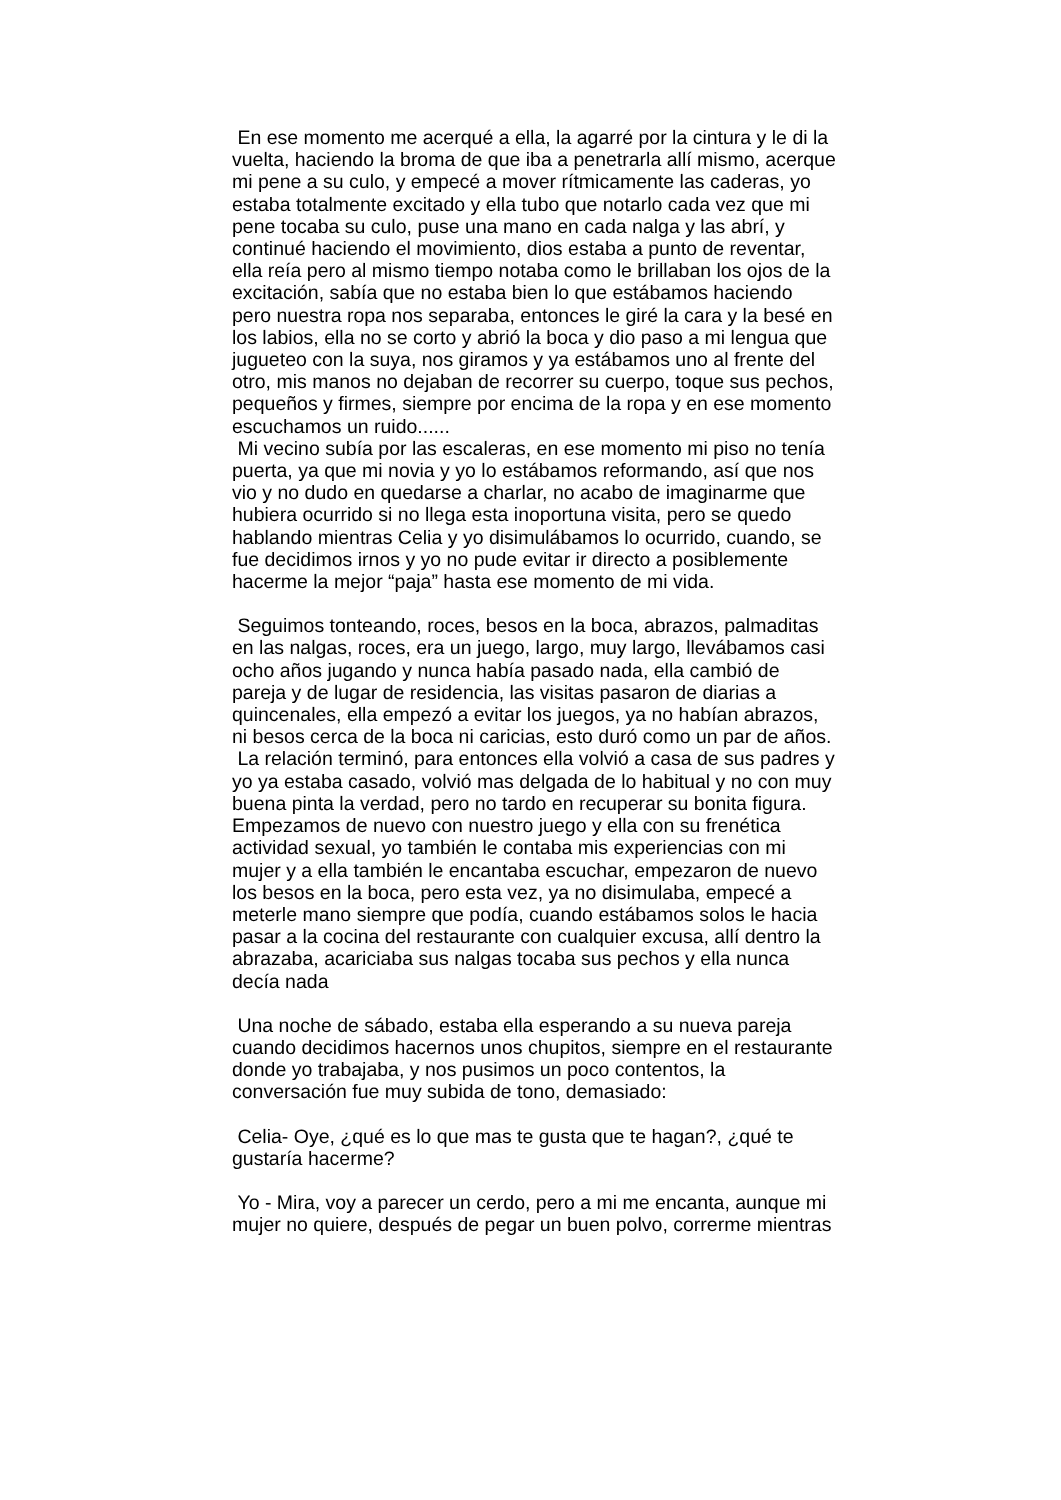En ese momento me acerqué a ella, la agarré por la cintura y le di la
vuelta, haciendo la broma de que iba a penetrarla allí mismo, acerque
mi pene a su culo, y empecé a mover rítmicamente las caderas, yo
estaba totalmente excitado y ella tubo que notarlo cada vez que mi
pene tocaba su culo, puse una mano en cada nalga y las abrí, y
continué haciendo el movimiento, dios estaba a punto de reventar,
ella reía pero al mismo tiempo notaba como le brillaban los ojos de la
excitación, sabía que no estaba bien lo que estábamos haciendo
pero nuestra ropa nos separaba, entonces le giré la cara y la besé en
los labios, ella no se corto y abrió la boca y dio paso a mi lengua que
jugueteo con la suya, nos giramos y ya estábamos uno al frente del
otro, mis manos no dejaban de recorrer su cuerpo, toque sus pechos,
pequeños y firmes, siempre por encima de la ropa y en ese momento
escuchamos un ruido......
Mi vecino subía por las escaleras, en ese momento mi piso no tenía
puerta, ya que mi novia y yo lo estábamos reformando, así que nos
vio y no dudo en quedarse a charlar, no acabo de imaginarme que
hubiera ocurrido si no llega esta inoportuna visita, pero se quedo
hablando mientras Celia y yo disimulábamos lo ocurrido, cuando, se
fue decidimos irnos y yo no pude evitar ir directo a posiblemente
hacerme la mejor “paja” hasta ese momento de mi vida.
Seguimos tonteando, roces, besos en la boca, abrazos, palmaditas
en las nalgas, roces, era un juego, largo, muy largo, llevábamos casi
ocho años jugando y nunca había pasado nada, ella cambió de
pareja y de lugar de residencia, las visitas pasaron de diarias a
quincenales, ella empezó a evitar los juegos, ya no habían abrazos,
ni besos cerca de la boca ni caricias, esto duró como un par de años.
La relación terminó, para entonces ella volvió a casa de sus padres y
yo ya estaba casado, volvió mas delgada de lo habitual y no con muy
buena pinta la verdad, pero no tardo en recuperar su bonita figura.
Empezamos de nuevo con nuestro juego y ella con su frenética
actividad sexual, yo también le contaba mis experiencias con mi
mujer y a ella también le encantaba escuchar, empezaron de nuevo
los besos en la boca, pero esta vez, ya no disimulaba, empecé a
meterle mano siempre que podía, cuando estábamos solos le hacia
pasar a la cocina del restaurante con cualquier excusa, allí dentro la
abrazaba, acariciaba sus nalgas tocaba sus pechos y ella nunca
decía nada
Una noche de sábado, estaba ella esperando a su nueva pareja
cuando decidimos hacernos unos chupitos, siempre en el restaurante
donde yo trabajaba, y nos pusimos un poco contentos, la
conversación fue muy subida de tono, demasiado:
Celia- Oye, ¿qué es lo que mas te gusta que te hagan?, ¿qué te
gustaría hacerme?
Yo - Mira, voy a parecer un cerdo, pero a mi me encanta, aunque mi
mujer no quiere, después de pegar un buen polvo, correrme mientras